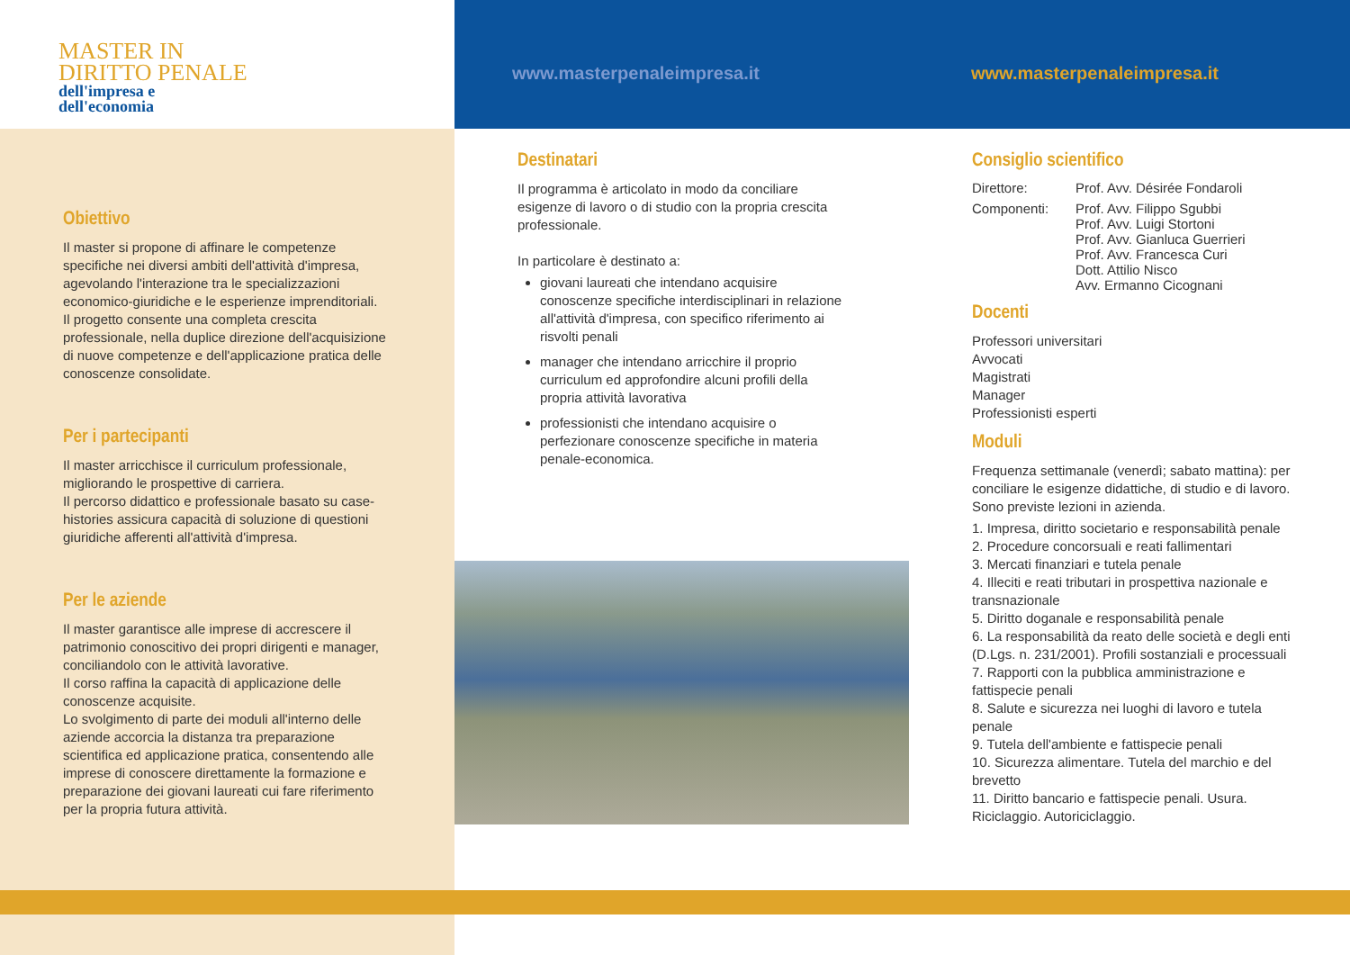MASTER IN
DIRITTO PENALE
dell'impresa e
dell'economia
Obiettivo
Il master si propone di affinare le competenze specifiche nei diversi ambiti dell'attività d'impresa, agevolando l'interazione tra le specializzazioni economico-giuridiche e le esperienze imprenditoriali.
Il progetto consente una completa crescita professionale, nella duplice direzione dell'acquisizione di nuove competenze e dell'applicazione pratica delle conoscenze consolidate.
Per i partecipanti
Il master arricchisce il curriculum professionale, migliorando le prospettive di carriera.
Il percorso didattico e professionale basato su case-histories assicura capacità di soluzione di questioni giuridiche afferenti all'attività d'impresa.
Per le aziende
Il master garantisce alle imprese di accrescere il patrimonio conoscitivo dei propri dirigenti e manager, conciliandolo con le attività lavorative.
Il corso raffina la capacità di applicazione delle conoscenze acquisite.
Lo svolgimento di parte dei moduli all'interno delle aziende accorcia la distanza tra preparazione scientifica ed applicazione pratica, consentendo alle imprese di conoscere direttamente la formazione e preparazione dei giovani laureati cui fare riferimento per la propria futura attività.
www.masterpenaleimpresa.it
Destinatari
Il programma è articolato in modo da conciliare esigenze di lavoro o di studio con la propria crescita professionale.
In particolare è destinato a:
giovani laureati che intendano acquisire conoscenze specifiche interdisciplinari in relazione all'attività d'impresa, con specifico riferimento ai risvolti penali
manager che intendano arricchire il proprio curriculum ed approfondire alcuni profili della propria attività lavorativa
professionisti che intendano acquisire o perfezionare conoscenze specifiche in materia penale-economica.
www.masterpenaleimpresa.it
Consiglio scientifico
Direttore: Prof. Avv. Désirée Fondaroli
Componenti: Prof. Avv. Filippo Sgubbi
Prof. Avv. Luigi Stortoni
Prof. Avv. Gianluca Guerrieri
Prof. Avv. Francesca Curi
Dott. Attilio Nisco
Avv. Ermanno Cicognani
Docenti
Professori universitari
Avvocati
Magistrati
Manager
Professionisti esperti
Moduli
Frequenza settimanale (venerdì; sabato mattina): per conciliare le esigenze didattiche, di studio e di lavoro. Sono previste lezioni in azienda.
1. Impresa, diritto societario e responsabilità penale
2. Procedure concorsuali e reati fallimentari
3. Mercati finanziari e tutela penale
4. Illeciti e reati tributari in prospettiva nazionale e transnazionale
5. Diritto doganale e responsabilità penale
6. La responsabilità da reato delle società e degli enti (D.Lgs. n. 231/2001). Profili sostanziali e processuali
7. Rapporti con la pubblica amministrazione e fattispecie penali
8. Salute e sicurezza nei luoghi di lavoro e tutela penale
9. Tutela dell'ambiente e fattispecie penali
10. Sicurezza alimentare. Tutela del marchio e del brevetto
11. Diritto bancario e fattispecie penali. Usura. Riciclaggio. Autoriciclaggio.